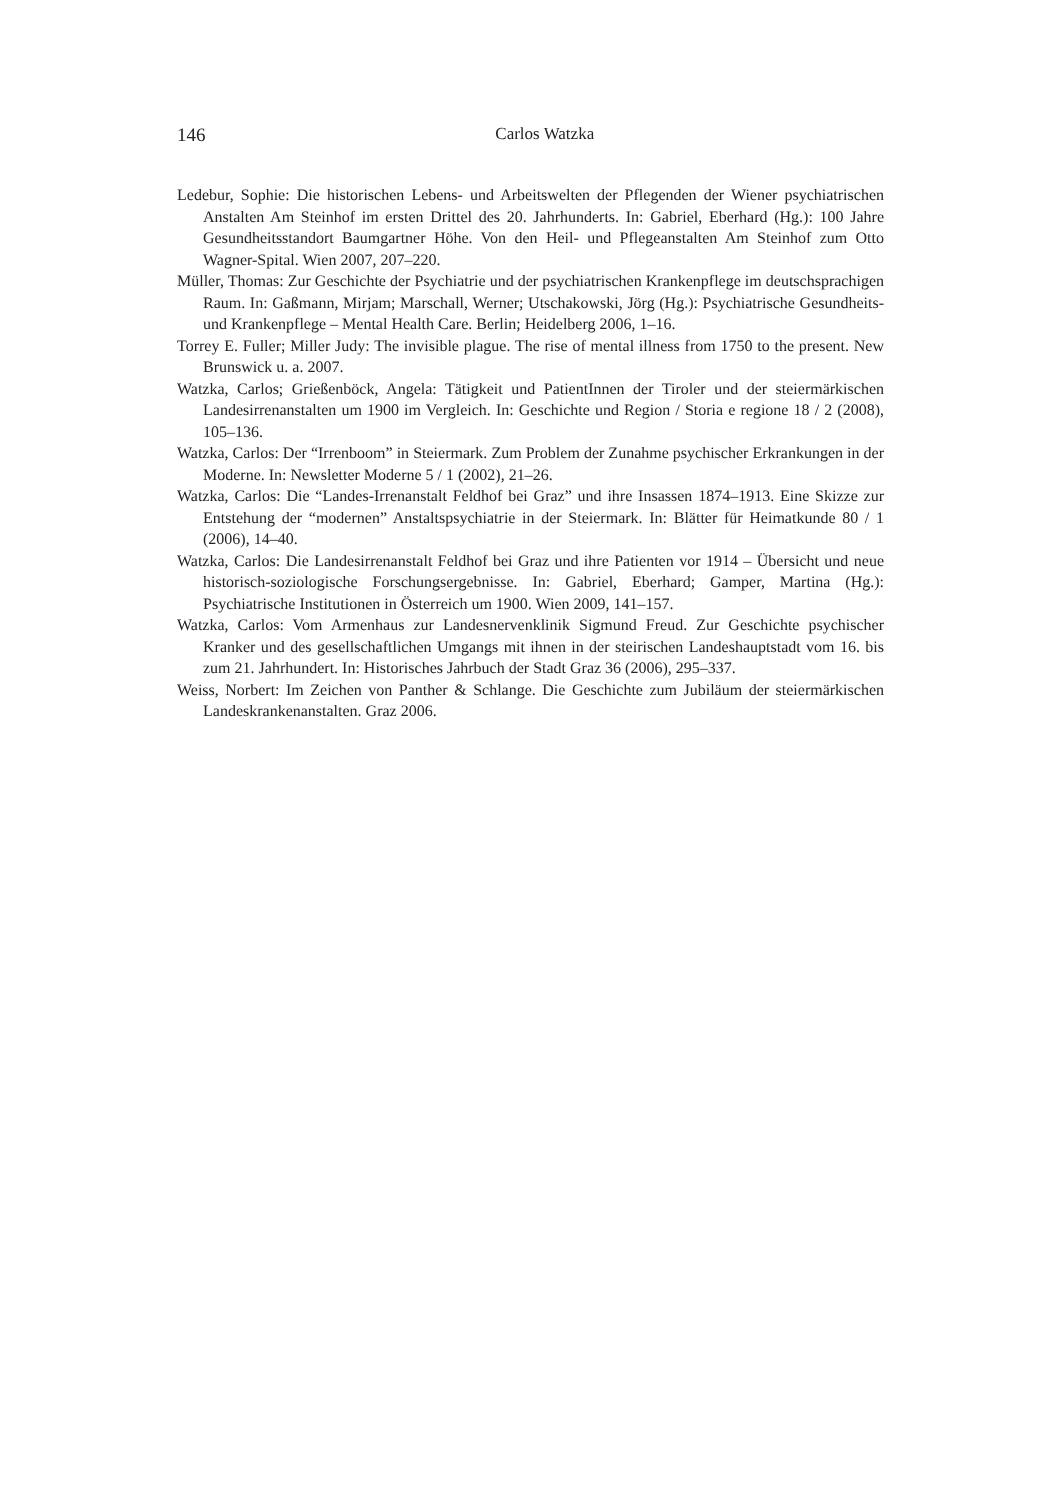146
Carlos Watzka
Ledebur, Sophie: Die historischen Lebens- und Arbeitswelten der Pflegenden der Wiener psychiatrischen Anstalten Am Steinhof im ersten Drittel des 20. Jahrhunderts. In: Gabriel, Eberhard (Hg.): 100 Jahre Gesundheitsstandort Baumgartner Höhe. Von den Heil- und Pflegeanstalten Am Steinhof zum Otto Wagner-Spital. Wien 2007, 207–220.
Müller, Thomas: Zur Geschichte der Psychiatrie und der psychiatrischen Krankenpflege im deutschsprachigen Raum. In: Gaßmann, Mirjam; Marschall, Werner; Utschakowski, Jörg (Hg.): Psychiatrische Gesundheits- und Krankenpflege – Mental Health Care. Berlin; Heidelberg 2006, 1–16.
Torrey E. Fuller; Miller Judy: The invisible plague. The rise of mental illness from 1750 to the present. New Brunswick u. a. 2007.
Watzka, Carlos; Grießenböck, Angela: Tätigkeit und PatientInnen der Tiroler und der steiermärkischen Landesirrenanstalten um 1900 im Vergleich. In: Geschichte und Region / Storia e regione 18 / 2 (2008), 105–136.
Watzka, Carlos: Der “Irrenboom” in Steiermark. Zum Problem der Zunahme psychischer Erkrankungen in der Moderne. In: Newsletter Moderne 5 / 1 (2002), 21–26.
Watzka, Carlos: Die “Landes-Irrenanstalt Feldhof bei Graz” und ihre Insassen 1874–1913. Eine Skizze zur Entstehung der “modernen” Anstaltspsychiatrie in der Steiermark. In: Blätter für Heimatkunde 80 / 1 (2006), 14–40.
Watzka, Carlos: Die Landesirrenanstalt Feldhof bei Graz und ihre Patienten vor 1914 – Übersicht und neue historisch-soziologische Forschungsergebnisse. In: Gabriel, Eberhard; Gamper, Martina (Hg.): Psychiatrische Institutionen in Österreich um 1900. Wien 2009, 141–157.
Watzka, Carlos: Vom Armenhaus zur Landesnervenklinik Sigmund Freud. Zur Geschichte psychischer Kranker und des gesellschaftlichen Umgangs mit ihnen in der steirischen Landeshauptstadt vom 16. bis zum 21. Jahrhundert. In: Historisches Jahrbuch der Stadt Graz 36 (2006), 295–337.
Weiss, Norbert: Im Zeichen von Panther & Schlange. Die Geschichte zum Jubiläum der steiermärkischen Landeskrankenanstalten. Graz 2006.